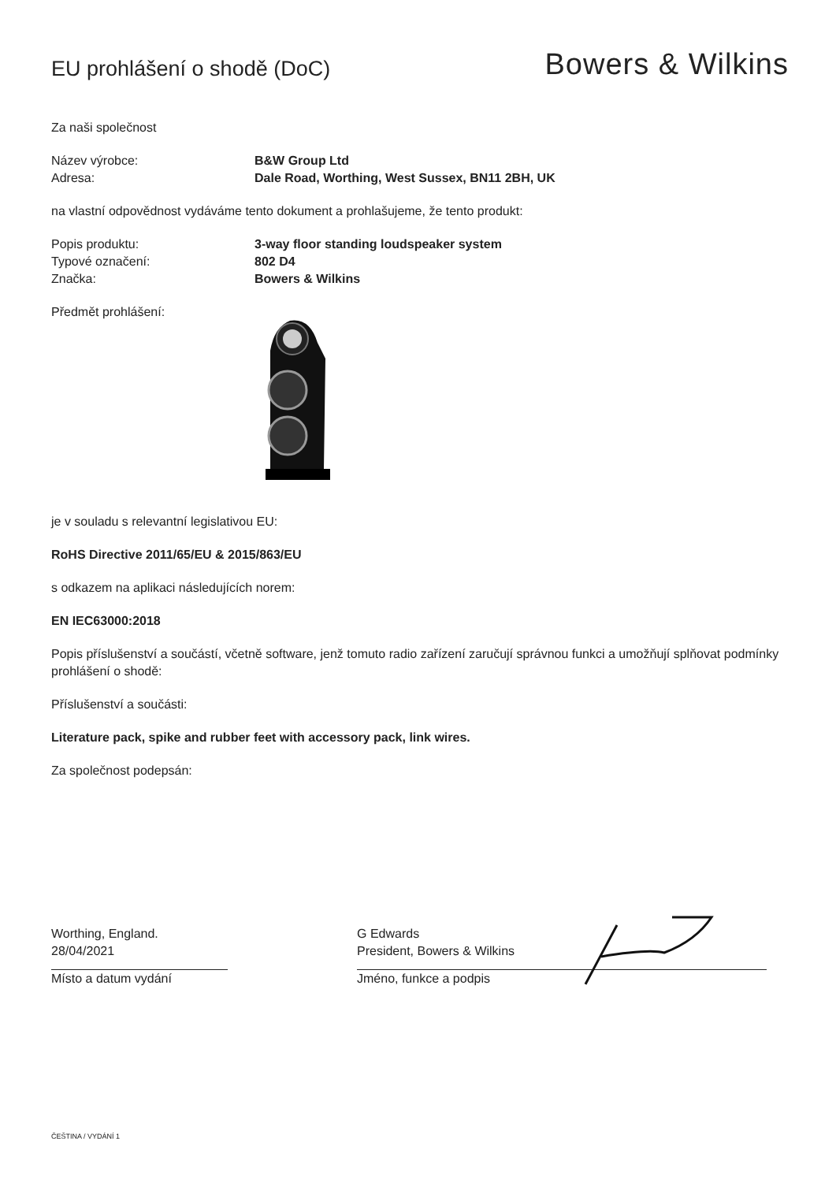EU prohlášení o shodě (DoC)
Bowers & Wilkins
Za naši společnost
Název výrobce: B&W Group Ltd
Adresa: Dale Road, Worthing, West Sussex, BN11 2BH, UK
na vlastní odpovědnost vydáváme tento dokument a prohlašujeme, že tento produkt:
Popis produktu: 3-way floor standing loudspeaker system
Typové označení: 802 D4
Značka: Bowers & Wilkins
Předmět prohlášení:
je v souladu s relevantní legislativou EU:
RoHS Directive 2011/65/EU & 2015/863/EU
s odkazem na aplikaci následujících norem:
EN IEC63000:2018
Popis příslušenství a součástí, včetně software, jenž tomuto radio zařízení zaručují správnou funkci a umožňují splňovat podmínky prohlášení o shodě:
Příslušenství a součásti:
Literature pack, spike and rubber feet with accessory pack, link wires.
Za společnost podepsán:
Worthing, England.
28/04/2021
Místo a datum vydání
G Edwards
President, Bowers & Wilkins
Jméno, funkce a podpis
ČEŠTINA / VYDÁNÍ 1